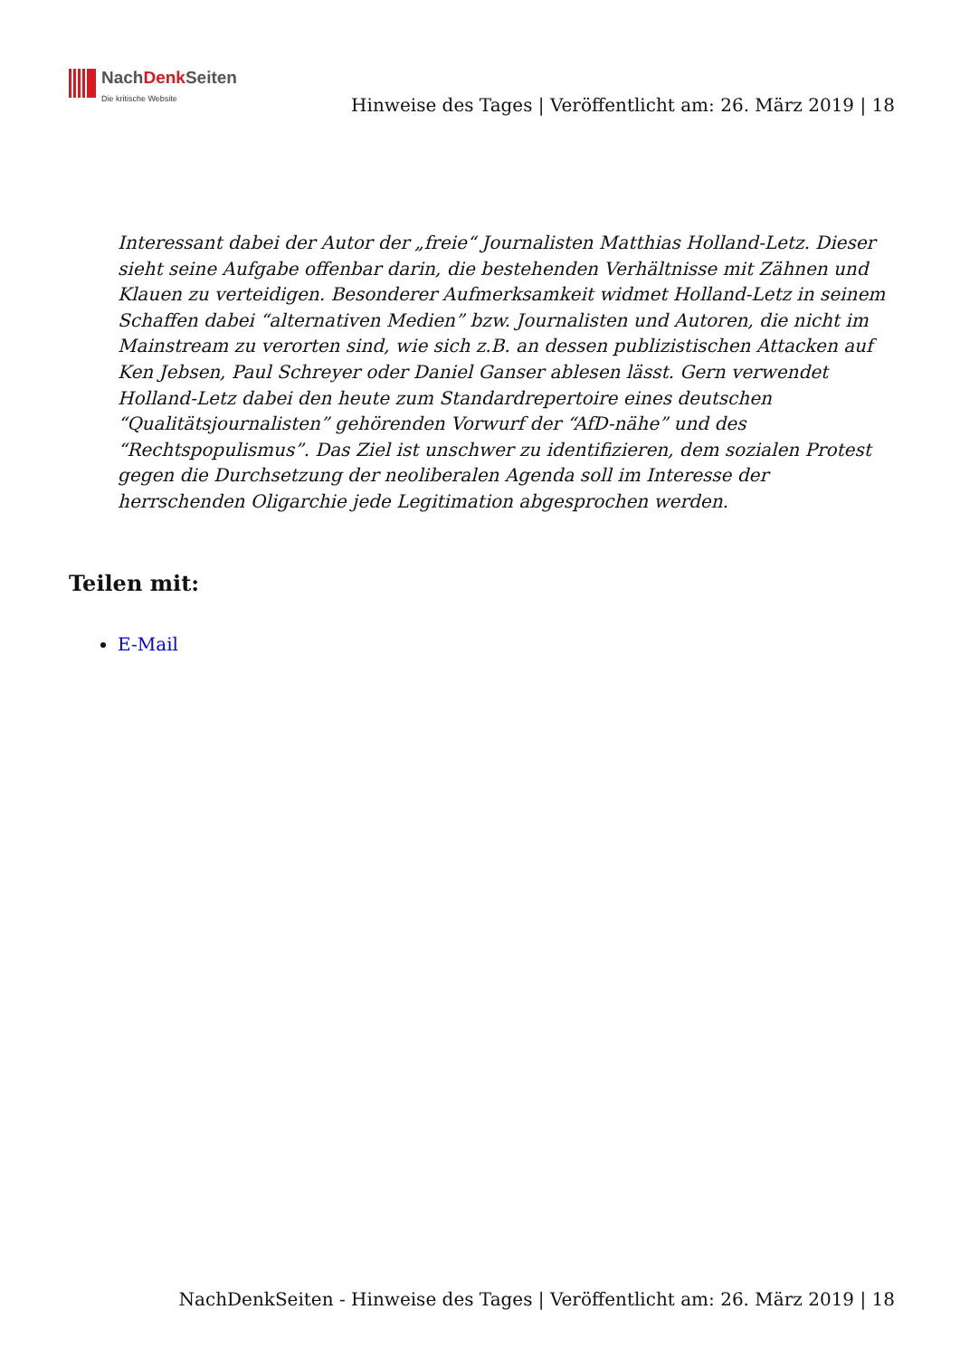NachDenk Seiten
Die kritische Website
Hinweise des Tages | Veröffentlicht am: 26. März 2019 | 18
Interessant dabei der Autor der „freie“ Journalisten Matthias Holland-Letz. Dieser sieht seine Aufgabe offenbar darin, die bestehenden Verhältnisse mit Zähnen und Klauen zu verteidigen. Besonderer Aufmerksamkeit widmet Holland-Letz in seinem Schaffen dabei “alternativen Medien” bzw. Journalisten und Autoren, die nicht im Mainstream zu verorten sind, wie sich z.B. an dessen publizistischen Attacken auf Ken Jebsen, Paul Schreyer oder Daniel Ganser ablesen lässt. Gern verwendet Holland-Letz dabei den heute zum Standardrepertoire eines deutschen “Qualitätsjournalisten” gehörenden Vorwurf der “AfD-nähe” und des “Rechtspopulismus”. Das Ziel ist unschwer zu identifizieren, dem sozialen Protest gegen die Durchsetzung der neoliberalen Agenda soll im Interesse der herrschenden Oligarchie jede Legitimation abgesprochen werden.
Teilen mit:
E-Mail
NachDenkSeiten - Hinweise des Tages | Veröffentlicht am: 26. März 2019 | 18